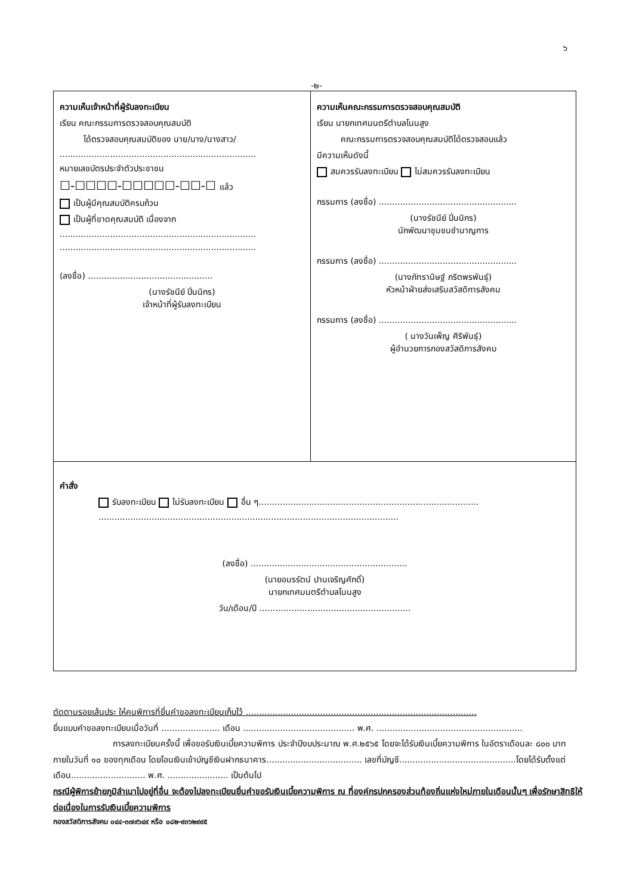๖
-๒-
| ความเห็นเจ้าหน้าที่ผู้รับลงทะเบียน เรียน คณะกรรมการตรวจสอบคุณสมบัติ ได้ตรวจสอบคุณสมบัติของ นาย/นาง/นางสาว/ .......................................................................... หมายเลขบัตรประจำตัวประชาชน ☐-☐☐☐☐-☐☐☐☐☐-☐☐-☐ แล้ว เป็นผู้มีคุณสมบัติครบถ้วน เป็นผู้ที่ขาดคุณสมบัติ เนื่องจาก .......................................................................... .......................................................................... (ลงชื่อ) ............................................... (นางรัชนีย์ ปิ่นนิกร) เจ้าหน้าที่ผู้รับลงทะเบียน | ความเห็นคณะกรรมการตรวจสอบคุณสมบัติ เรียน นายกเทศมนตรีตำบลโนนสูง คณะกรรมการตรวจสอบคุณสมบัติได้ตรวจสอบแล้ว มีความเห็นดังนี้ สมควรรับลงทะเบียน ไม่สมควรรับลงทะเบียน กรรมการ (ลงชื่อ) .................................................... (นางรัชนีย์ ปิ่นนิกร) นักพัฒนาชุมชนชำนาญการ กรรมการ (ลงชื่อ) .................................................... (นางภัทรานิษฐ์ ภริตพรพันธุ์) หัวหน้าฝ่ายส่งเสริมสวัสดิการสังคม กรรมการ (ลงชื่อ) .................................................... ( นางวันเพ็ญ ศิริพันธุ์) ผู้อำนวยการกองสวัสดิการสังคม |
| คำสั่ง รับลงทะเบียน ไม่รับลงทะเบียน อื่น ๆ................................................................................... ................................................................................................................. (ลงชื่อ) ........................................................... (นายอมรรัตน์ ปานเจริญศักดิ์) นายกเทศมนตรีตำบลโนนสูง วัน/เดือน/ปี ......................................................... | |
ตัดตามรอยเส้นประ ให้คนพิการที่ยื่นคำขอลงทะเบียนเก็บไว้ .......................................................................................
ยื่นแบบคำขอลงทะเบียนเมื่อวันที่ ...................... เดือน .......................................... พ.ศ. .......................................................
การลงทะเบียนครั้งนี้ เพื่อขอรับเงินเบี้ยความพิการ ประจำปีงบประมาณ พ.ศ.๒๕๖๕ โดยจะได้รับเงินเบี้ยความพิการ ในอัตราเดือนละ ๘๐๐ บาท ภายในวันที่ ๑๐ ของทุกเดือน โดยโอนเงินเข้าบัญชีเงินฝากธนาคาร.................................... เลขที่บัญชี............................................โดยได้รับตั้งแต่เดือน............................ พ.ศ. ....................... เป็นต้นไป
กรณีผู้พิการย้ายภูมิลำเนาไปอยู่ที่อื่น จะต้องไปลงทะเบียนยื่นคำขอรับเงินเบี้ยความพิการ ณ ที่องค์กรปกครองส่วนท้องถิ่นแห่งใหม่ภายในเดือนนั้นๆ เพื่อรักษาสิทธิให้ต่อเนื่องในการรับเงินเบี้ยความพิการ
กองสวัสดิการสังคม ๐๔๔-๓๗๙๖๔๙ หรือ ๐๘๒-๙๓๖๒๙๙๕